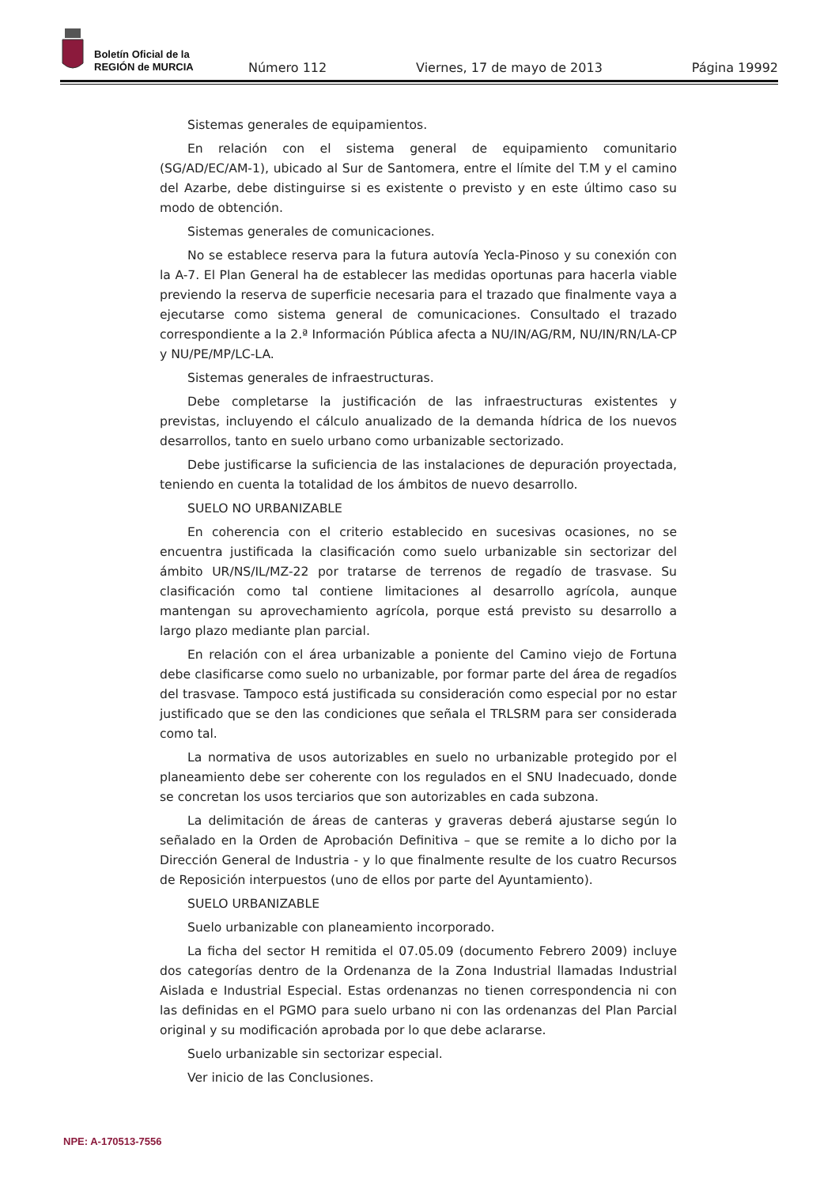Boletín Oficial de la
REGIÓN de MURCIA
Número 112 Viernes, 17 de mayo de 2013 Página 19992
Sistemas generales de equipamientos.
En relación con el sistema general de equipamiento comunitario (SG/AD/EC/AM-1), ubicado al Sur de Santomera, entre el límite del T.M y el camino del Azarbe, debe distinguirse si es existente o previsto y en este último caso su modo de obtención.
Sistemas generales de comunicaciones.
No se establece reserva para la futura autovía Yecla-Pinoso y su conexión con la A-7. El Plan General ha de establecer las medidas oportunas para hacerla viable previendo la reserva de superficie necesaria para el trazado que finalmente vaya a ejecutarse como sistema general de comunicaciones. Consultado el trazado correspondiente a la 2.ª Información Pública afecta a NU/IN/AG/RM, NU/IN/RN/LA-CP y NU/PE/MP/LC-LA.
Sistemas generales de infraestructuras.
Debe completarse la justificación de las infraestructuras existentes y previstas, incluyendo el cálculo anualizado de la demanda hídrica de los nuevos desarrollos, tanto en suelo urbano como urbanizable sectorizado.
Debe justificarse la suficiencia de las instalaciones de depuración proyectada, teniendo en cuenta la totalidad de los ámbitos de nuevo desarrollo.
SUELO NO URBANIZABLE
En coherencia con el criterio establecido en sucesivas ocasiones, no se encuentra justificada la clasificación como suelo urbanizable sin sectorizar del ámbito UR/NS/IL/MZ-22 por tratarse de terrenos de regadío de trasvase. Su clasificación como tal contiene limitaciones al desarrollo agrícola, aunque mantengan su aprovechamiento agrícola, porque está previsto su desarrollo a largo plazo mediante plan parcial.
En relación con el área urbanizable a poniente del Camino viejo de Fortuna debe clasificarse como suelo no urbanizable, por formar parte del área de regadíos del trasvase. Tampoco está justificada su consideración como especial por no estar justificado que se den las condiciones que señala el TRLSRM para ser considerada como tal.
La normativa de usos autorizables en suelo no urbanizable protegido por el planeamiento debe ser coherente con los regulados en el SNU Inadecuado, donde se concretan los usos terciarios que son autorizables en cada subzona.
La delimitación de áreas de canteras y graveras deberá ajustarse según lo señalado en la Orden de Aprobación Definitiva – que se remite a lo dicho por la Dirección General de Industria - y lo que finalmente resulte de los cuatro Recursos de Reposición interpuestos (uno de ellos por parte del Ayuntamiento).
SUELO URBANIZABLE
Suelo urbanizable con planeamiento incorporado.
La ficha del sector H remitida el 07.05.09 (documento Febrero 2009) incluye dos categorías dentro de la Ordenanza de la Zona Industrial llamadas Industrial Aislada e Industrial Especial. Estas ordenanzas no tienen correspondencia ni con las definidas en el PGMO para suelo urbano ni con las ordenanzas del Plan Parcial original y su modificación aprobada por lo que debe aclararse.
Suelo urbanizable sin sectorizar especial.
Ver inicio de las Conclusiones.
NPE: A-170513-7556